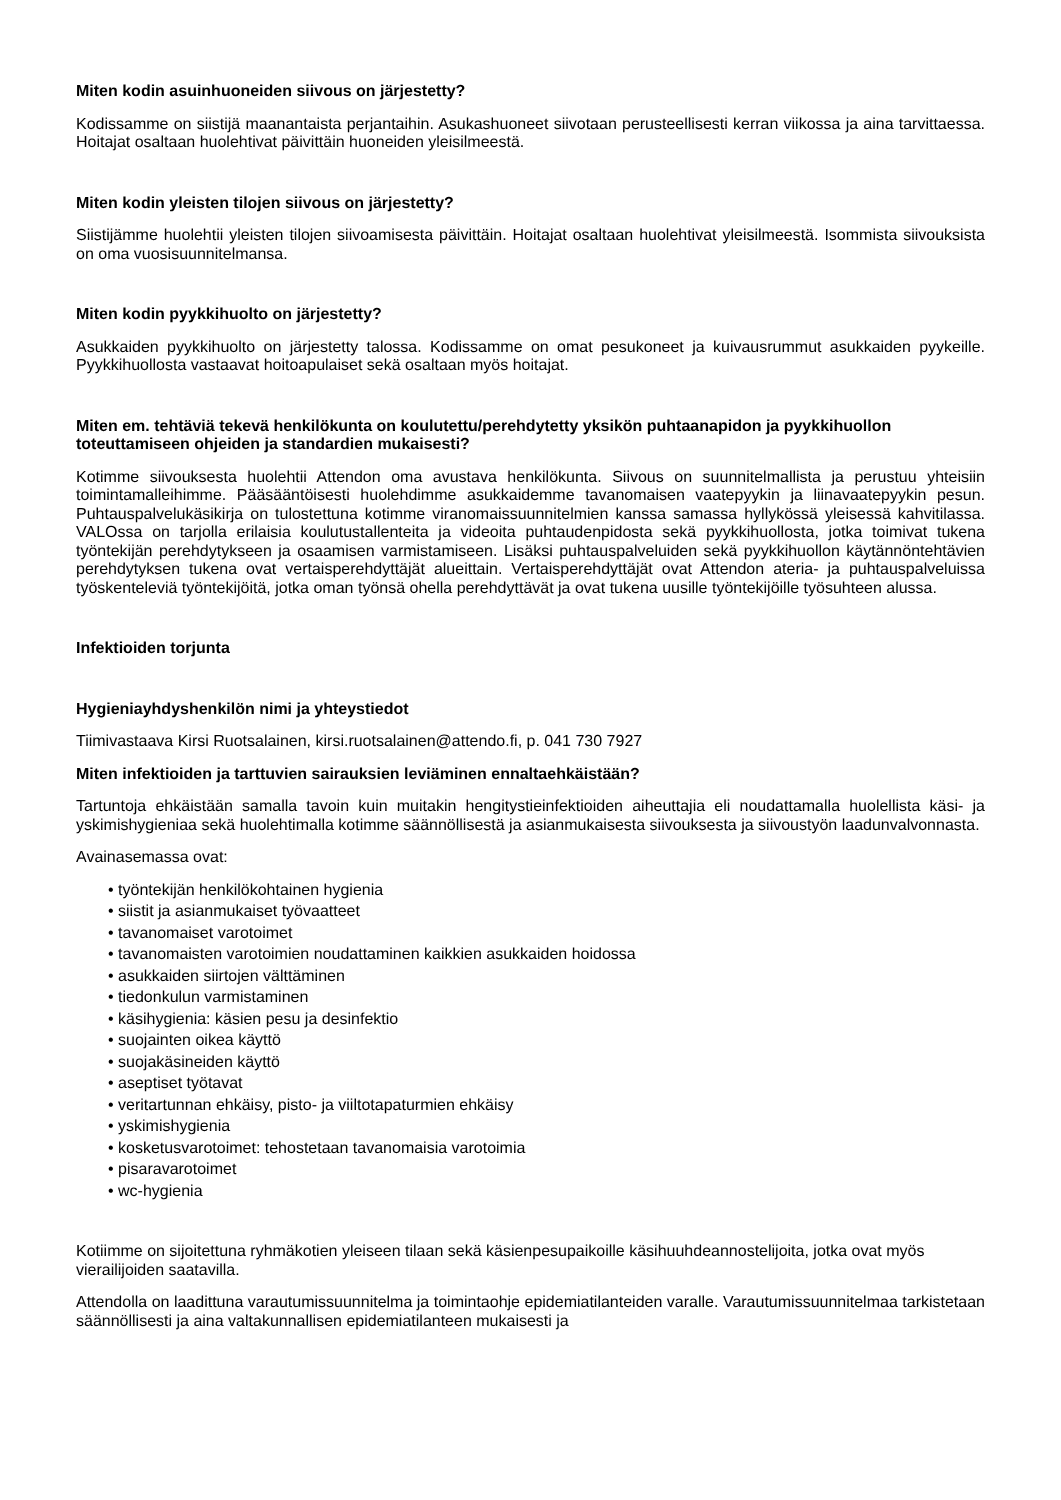Miten kodin asuinhuoneiden siivous on järjestetty?
Kodissamme on siistijä maanantaista perjantaihin. Asukashuoneet siivotaan perusteellisesti kerran viikossa ja aina tarvittaessa. Hoitajat osaltaan huolehtivat päivittäin huoneiden yleisilmeestä.
Miten kodin yleisten tilojen siivous on järjestetty?
Siistijämme huolehtii yleisten tilojen siivoamisesta päivittäin. Hoitajat osaltaan huolehtivat yleisilmeestä. Isommista siivouksista on oma vuosisuunnitelmansa.
Miten kodin pyykkihuolto on järjestetty?
Asukkaiden pyykkihuolto on järjestetty talossa. Kodissamme on omat pesukoneet ja kuivausrummut asukkaiden pyykeille. Pyykkihuollosta vastaavat hoitoapulaiset sekä osaltaan myös hoitajat.
Miten em. tehtäviä tekevä henkilökunta on koulutettu/perehdytetty yksikön puhtaanapidon ja pyykkihuollon toteuttamiseen ohjeiden ja standardien mukaisesti?
Kotimme siivouksesta huolehtii Attendon oma avustava henkilökunta. Siivous on suunnitelmallista ja perustuu yhteisiin toimintamalleihimme. Pääsääntöisesti huolehdimme asukkaidemme tavanomaisen vaatepyykin ja liinavaatepyykin pesun. Puhtauspalvelukäsikirja on tulostettuna kotimme viranomaissuunnitelmien kanssa samassa hyllykössä yleisessä kahvitilassa. VALOssa on tarjolla erilaisia koulutustallenteita ja videoita puhtaudenpidosta sekä pyykkihuollosta, jotka toimivat tukena työntekijän perehdytykseen ja osaamisen varmistamiseen. Lisäksi puhtauspalveluiden sekä pyykkihuollon käytännöntehtävien perehdytyksen tukena ovat vertaisperehdyttäjät alueittain. Vertaisperehdyttäjät ovat Attendon ateria- ja puhtauspalveluissa työskenteleviä työntekijöitä, jotka oman työnsä ohella perehdyttävät ja ovat tukena uusille työntekijöille työsuhteen alussa.
Infektioiden torjunta
Hygieniayhdyshenkilön nimi ja yhteystiedot
Tiimivastaava Kirsi Ruotsalainen, kirsi.ruotsalainen@attendo.fi, p. 041 730 7927
Miten infektioiden ja tarttuvien sairauksien leviäminen ennaltaehkäistään?
Tartuntoja ehkäistään samalla tavoin kuin muitakin hengitystieinfektioiden aiheuttajia eli noudattamalla huolellista käsi- ja yskimishygieniaa sekä huolehtimalla kotimme säännöllisestä ja asianmukaisesta siivouksesta ja siivoustyön laadunvalvonnasta.
Avainasemassa ovat:
• työntekijän henkilökohtainen hygienia
• siistit ja asianmukaiset työvaatteet
• tavanomaiset varotoimet
• tavanomaisten varotoimien noudattaminen kaikkien asukkaiden hoidossa
• asukkaiden siirtojen välttäminen
• tiedonkulun varmistaminen
• käsihygienia: käsien pesu ja desinfektio
• suojainten oikea käyttö
• suojakäsineiden käyttö
• aseptiset työtavat
• veritartunnan ehkäisy, pisto- ja viiltotapaturmien ehkäisy
• yskimishygienia
• kosketusvarotoimet: tehostetaan tavanomaisia varotoimia
• pisaravarotoimet
• wc-hygienia
Kotiimme on sijoitettuna ryhmäkotien yleiseen tilaan sekä käsienpesupaikoille käsihuuhdeannostelijoita, jotka ovat myös vierailijoiden saatavilla.
Attendolla on laadittuna varautumissuunnitelma ja toimintaohje epidemiatilanteiden varalle. Varautumissuunnitelmaa tarkistetaan säännöllisesti ja aina valtakunnallisen epidemiatilanteen mukaisesti ja